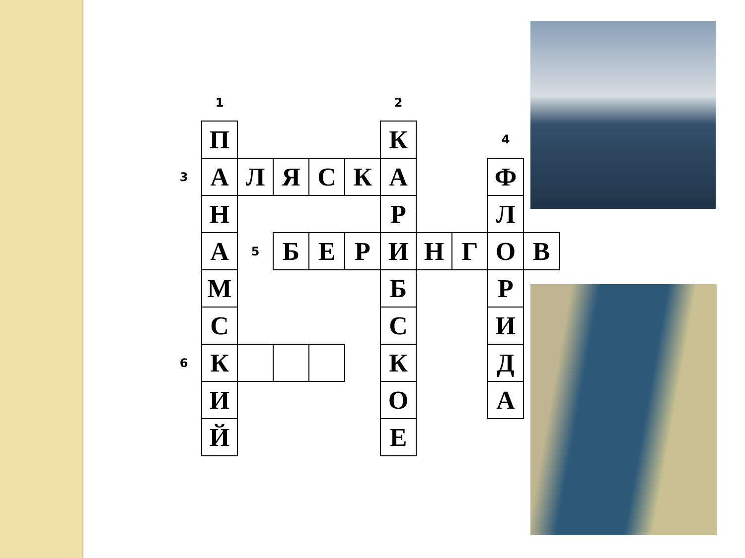| | 1 | | | | | 2 | | | | |
| | П | | | | | К | | | 4 | |
| 3 | А | Л | Я | С | К | А | | | Ф | |
| | Н | | | | | Р | | | Л | |
| | А | 5 | Б | Е | Р | И | Н | Г | О | В |
| | М | | | | | Б | | | Р | |
| | С | | | | | С | | | И | |
| 6 | К | | | | | К | | | Д | |
| | И | | | | | О | | | А | |
| | Й | | | | | Е | | | | |